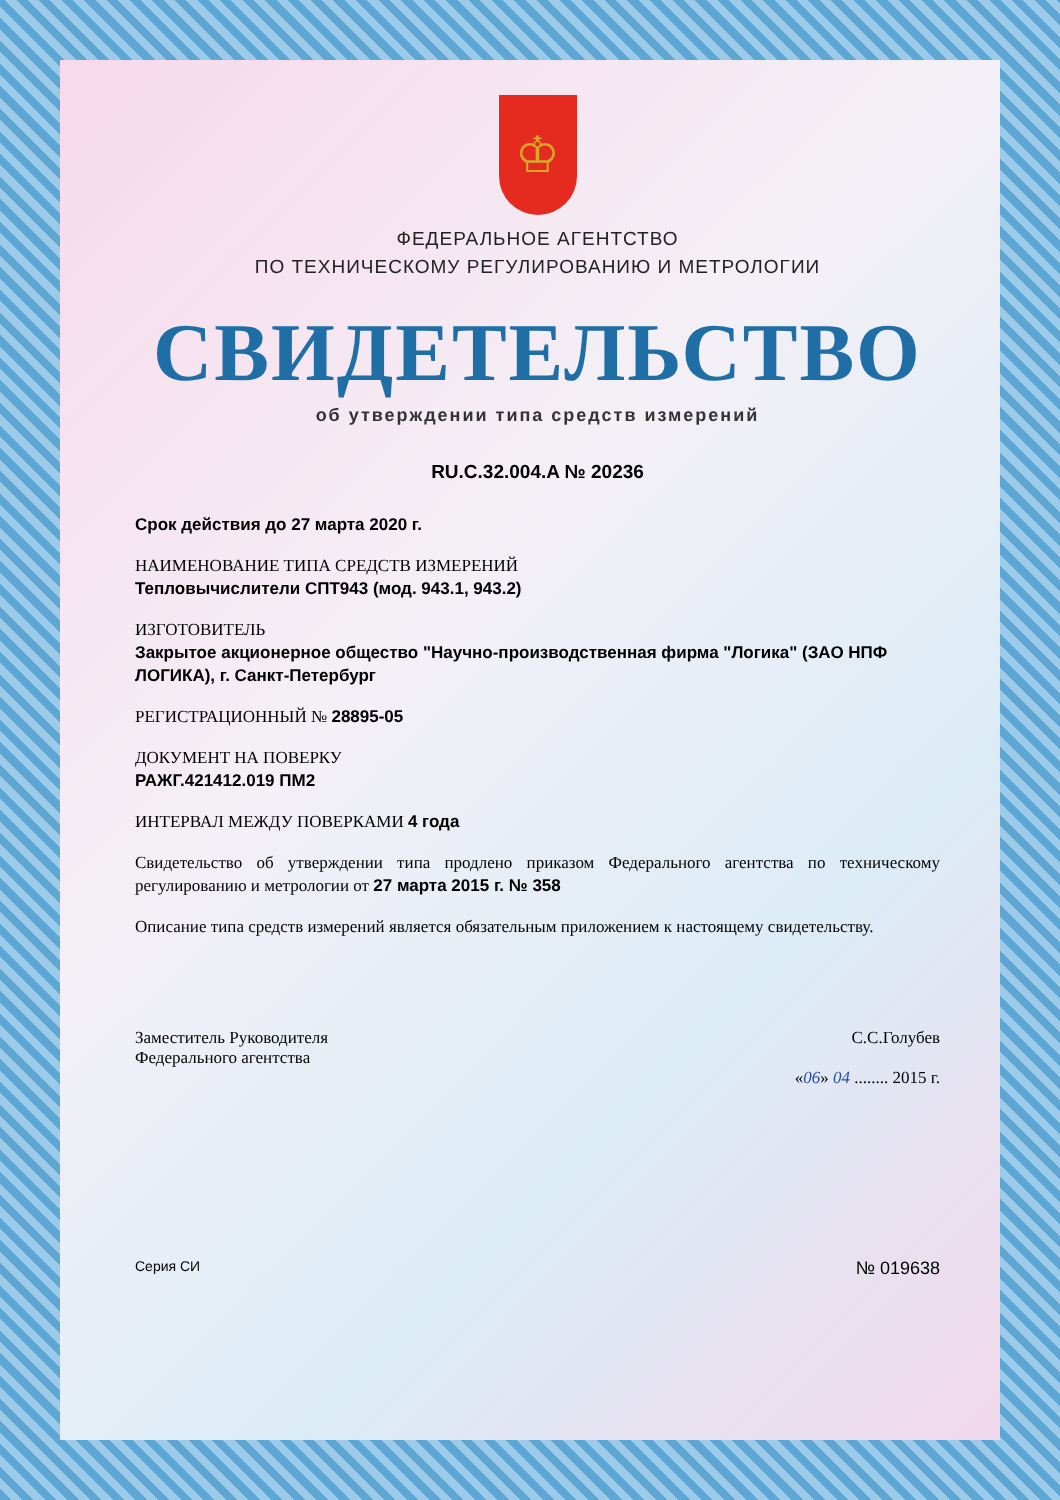♔
ФЕДЕРАЛЬНОЕ АГЕНТСТВО
ПО ТЕХНИЧЕСКОМУ РЕГУЛИРОВАНИЮ И МЕТРОЛОГИИ
СВИДЕТЕЛЬСТВО
об утверждении типа средств измерений
RU.C.32.004.A № 20236
Срок действия до 27 марта 2020 г.
НАИМЕНОВАНИЕ ТИПА СРЕДСТВ ИЗМЕРЕНИЙ
Тепловычислители СПТ943 (мод. 943.1, 943.2)
ИЗГОТОВИТЕЛЬ
Закрытое акционерное общество "Научно-производственная фирма "Логика" (ЗАО НПФ ЛОГИКА), г. Санкт-Петербург
РЕГИСТРАЦИОННЫЙ № 28895-05
ДОКУМЕНТ НА ПОВЕРКУ
РАЖГ.421412.019 ПМ2
ИНТЕРВАЛ МЕЖДУ ПОВЕРКАМИ 4 года
Свидетельство об утверждении типа продлено приказом Федерального агентства по техническому регулированию и метрологии от 27 марта 2015 г. № 358
Описание типа средств измерений является обязательным приложением к настоящему свидетельству.
Заместитель Руководителя
Федерального агентства
С.С.Голубев
«06» 04 ........ 2015 г.
Серия СИ № 019638